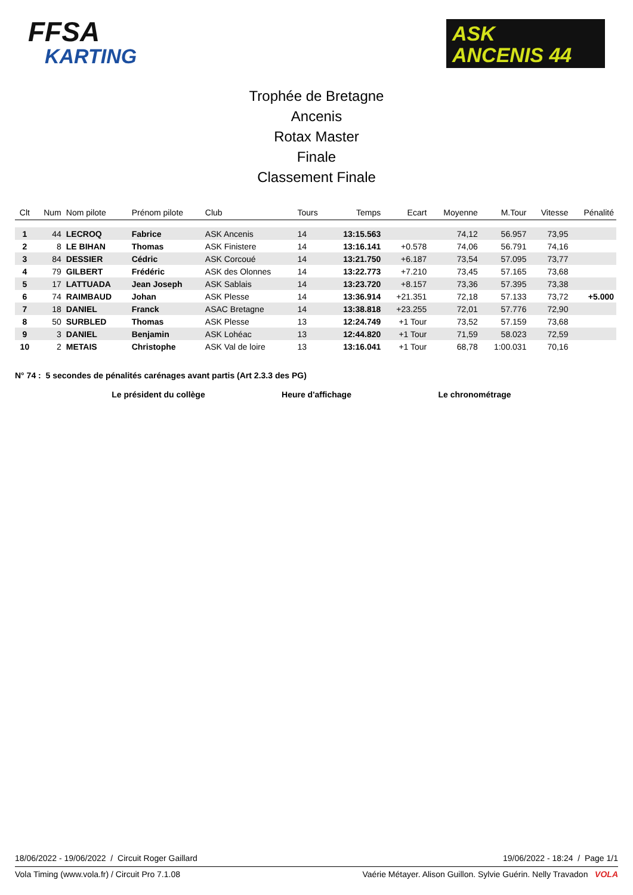FFSA
KARTING
ASK
ANCENIS 44
Trophée de Bretagne
Ancenis
Rotax Master
Finale
Classement Finale
| Clt | Num | Nom pilote | Prénom pilote | Club | Tours | Temps | Ecart | Moyenne | M.Tour | Vitesse | Pénalité |
| --- | --- | --- | --- | --- | --- | --- | --- | --- | --- | --- | --- |
| 1 | 44 | LECROQ | Fabrice | ASK Ancenis | 14 | 13:15.563 | | 74,12 | 56.957 | 73,95 | |
| 2 | 8 | LE BIHAN | Thomas | ASK Finistere | 14 | 13:16.141 | +0.578 | 74,06 | 56.791 | 74,16 | |
| 3 | 84 | DESSIER | Cédric | ASK Corcoué | 14 | 13:21.750 | +6.187 | 73,54 | 57.095 | 73,77 | |
| 4 | 79 | GILBERT | Frédéric | ASK des Olonnes | 14 | 13:22.773 | +7.210 | 73,45 | 57.165 | 73,68 | |
| 5 | 17 | LATTUADA | Jean Joseph | ASK Sablais | 14 | 13:23.720 | +8.157 | 73,36 | 57.395 | 73,38 | |
| 6 | 74 | RAIMBAUD | Johan | ASK Plesse | 14 | 13:36.914 | +21.351 | 72,18 | 57.133 | 73,72 | +5.000 |
| 7 | 18 | DANIEL | Franck | ASAC Bretagne | 14 | 13:38.818 | +23.255 | 72,01 | 57.776 | 72,90 | |
| 8 | 50 | SURBLED | Thomas | ASK Plesse | 13 | 12:24.749 | +1 Tour | 73,52 | 57.159 | 73,68 | |
| 9 | 3 | DANIEL | Benjamin | ASK Lohéac | 13 | 12:44.820 | +1 Tour | 71,59 | 58.023 | 72,59 | |
| 10 | 2 | METAIS | Christophe | ASK Val de loire | 13 | 13:16.041 | +1 Tour | 68,78 | 1:00.031 | 70,16 | |
N° 74 : 5 secondes de pénalités carénages avant partis (Art 2.3.3 des PG)
Le président du collège Heure d'affichage Le chronométrage
18/06/2022 - 19/06/2022 / Circuit Roger Gaillard 19/06/2022 - 18:24 / Page 1/1
Vola Timing (www.vola.fr) / Circuit Pro 7.1.08 Vaérie Métayer. Alison Guillon. Sylvie Guérin. Nelly Travadon VOLA